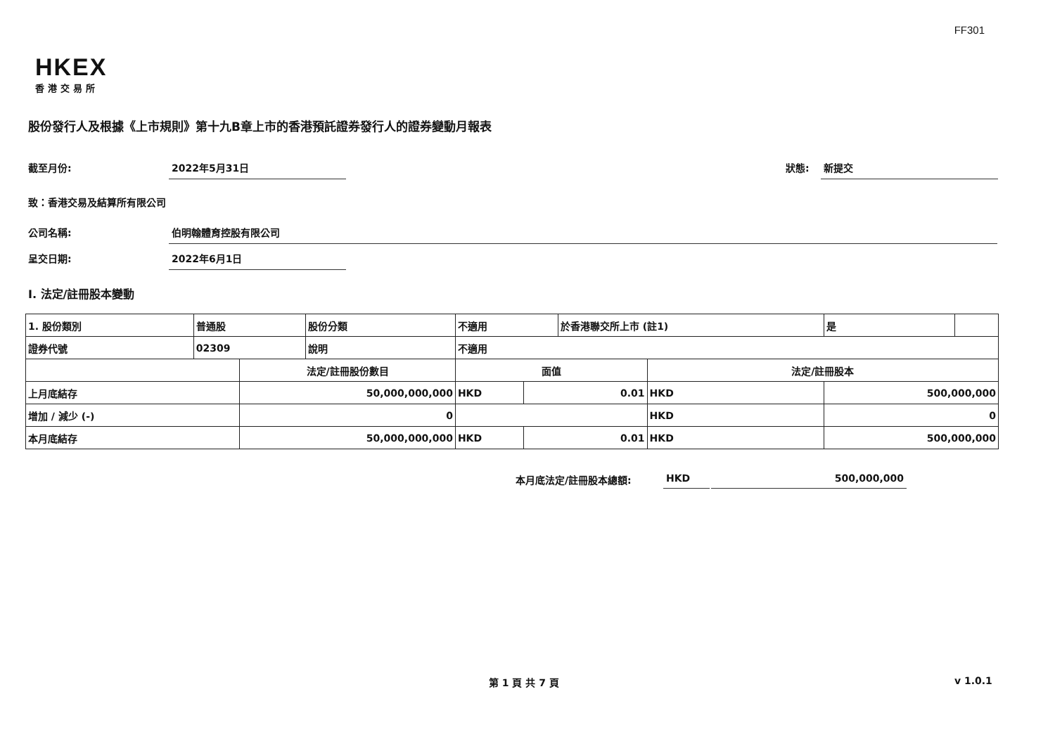FF301
HKEX
香港交易所
股份發行人及根據《上市規則》第十九B章上市的香港預託證券發行人的證券變動月報表
截至月份: 2022年5月31日 狀態: 新提交
致：香港交易及結算所有限公司
公司名稱: 伯明翰體育控股有限公司
呈交日期: 2022年6月1日
I. 法定/註冊股本變動
| 1. 股份類別 | 普通股 | | 股份分類 | 不適用 | | | 於香港聯交所上市 (註1) | | 是 | |
| 證券代號 | 02309 | | 說明 | 不適用 | | | | | | |
| | | 法定/註冊股份數目 | | | 面值 | | | 法定/註冊股本 | | |
| 上月底結存 | | 50,000,000,000 | | | HKD | 0.01 | | HKD | 500,000,000 | |
| 增加 / 減少 (-) | | 0 | | | | | | HKD | 0 | |
| 本月底結存 | | 50,000,000,000 | | | HKD | 0.01 | | HKD | 500,000,000 | |
本月底法定/註冊股本總額: HKD 500,000,000
第 1 頁 共 7 頁 v 1.0.1